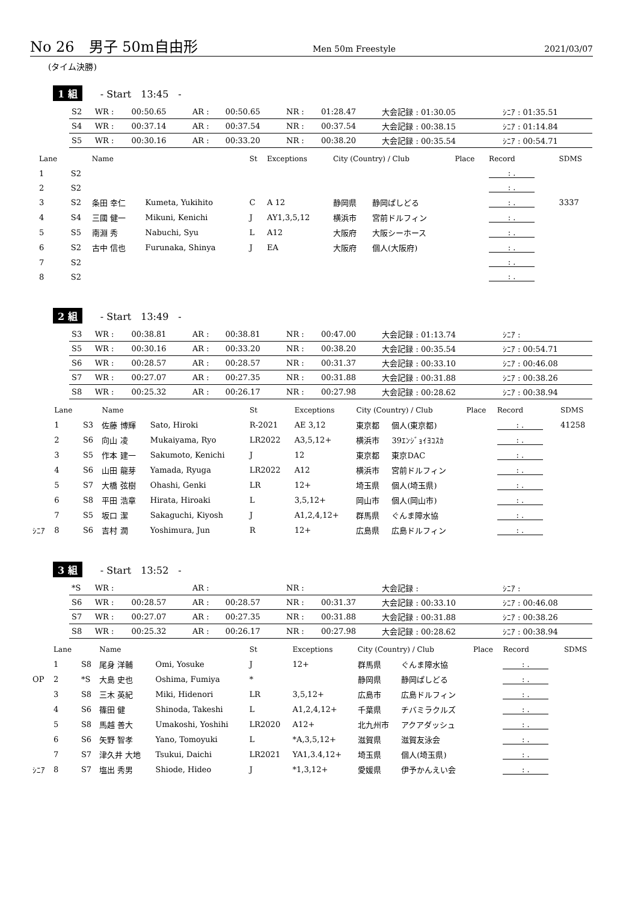No 26　男子 50m自由形 Men 50m Freestyle 2021/03/07
(タイム決勝)
1 組 - Start　13:45　-
| S2 | WR : | 00:50.65 | AR : | 00:50.65 | NR : | 01:28.47 | 大会記録 : 01:30.05 | ｼﾆｱ : 01:35.51 |
| S4 | WR : | 00:37.14 | AR : | 00:37.54 | NR : | 00:37.54 | 大会記録 : 00:38.15 | ｼﾆｱ : 01:14.84 |
| S5 | WR : | 00:30.16 | AR : | 00:33.20 | NR : | 00:38.20 | 大会記録 : 00:35.54 | ｼﾆｱ : 00:54.71 |
| | Lane | | Name | | St | Exceptions | City (Country) / Club | | Place | Record | SDMS |
| --- | --- | --- | --- | --- | --- | --- | --- | --- | --- | --- | --- |
| | 1 | S2 | | | | | | | | : . | |
| | 2 | S2 | | | | | | | | : . | |
| | 3 | S2 | 条田 幸仁 | Kumeta, Yukihito | C | A 12 | 静岡県 | 静岡ぱしどる | | : . | 3337 |
| | 4 | S4 | 三國 健一 | Mikuni, Kenichi | J | AY1,3,5,12 | 横浜市 | 宮前ドルフィン | | : . | |
| | 5 | S5 | 南淵 秀 | Nabuchi, Syu | L | A12 | 大阪府 | 大阪シーホース | | : . | |
| | 6 | S2 | 古中 信也 | Furunaka, Shinya | J | EA | 大阪府 | 個人(大阪府) | | : . | |
| | 7 | S2 | | | | | | | | : . | |
| | 8 | S2 | | | | | | | | : . | |
2 組 - Start　13:49　-
| S3 | WR : | 00:38.81 | AR : | 00:38.81 | NR : | 00:47.00 | 大会記録 : 01:13.74 | ｼﾆｱ : |
| S5 | WR : | 00:30.16 | AR : | 00:33.20 | NR : | 00:38.20 | 大会記録 : 00:35.54 | ｼﾆｱ : 00:54.71 |
| S6 | WR : | 00:28.57 | AR : | 00:28.57 | NR : | 00:31.37 | 大会記録 : 00:33.10 | ｼﾆｱ : 00:46.08 |
| S7 | WR : | 00:27.07 | AR : | 00:27.35 | NR : | 00:31.88 | 大会記録 : 00:31.88 | ｼﾆｱ : 00:38.26 |
| S8 | WR : | 00:25.32 | AR : | 00:26.17 | NR : | 00:27.98 | 大会記録 : 00:28.62 | ｼﾆｱ : 00:38.94 |
| | Lane | | Name | | St | Exceptions | City (Country) / Club | | Place | Record | SDMS |
| --- | --- | --- | --- | --- | --- | --- | --- | --- | --- | --- | --- |
| | 1 | S3 | 佐藤 博輝 | Sato, Hiroki | R-2021 | AE 3,12 | 東京都 | 個人(東京都) | | : . | 41258 |
| | 2 | S6 | 向山 凌 | Mukaiyama, Ryo | LR2022 | A3,5,12+ | 横浜市 | 39ｴﾝｼﾞｮｲﾖｺｽｶ | | : . | |
| | 3 | S5 | 作本 建一 | Sakumoto, Kenichi | J | 12 | 東京都 | 東京DAC | | : . | |
| | 4 | S6 | 山田 龍芽 | Yamada, Ryuga | LR2022 | A12 | 横浜市 | 宮前ドルフィン | | : . | |
| | 5 | S7 | 大橋 弦樹 | Ohashi, Genki | LR | 12+ | 埼玉県 | 個人(埼玉県) | | : . | |
| | 6 | S8 | 平田 浩章 | Hirata, Hiroaki | L | 3,5,12+ | 岡山市 | 個人(岡山市) | | : . | |
| | 7 | S5 | 坂口 潔 | Sakaguchi, Kiyosh | J | A1,2,4,12+ | 群馬県 | ぐんま障水協 | | : . | |
| ｼﾆｱ | 8 | S6 | 吉村 潤 | Yoshimura, Jun | R | 12+ | 広島県 | 広島ドルフィン | | : . | |
3 組 - Start　13:52　-
| *S | WR : | | AR : | | NR : | | 大会記録 : | ｼﾆｱ : |
| S6 | WR : | 00:28.57 | AR : | 00:28.57 | NR : | 00:31.37 | 大会記録 : 00:33.10 | ｼﾆｱ : 00:46.08 |
| S7 | WR : | 00:27.07 | AR : | 00:27.35 | NR : | 00:31.88 | 大会記録 : 00:31.88 | ｼﾆｱ : 00:38.26 |
| S8 | WR : | 00:25.32 | AR : | 00:26.17 | NR : | 00:27.98 | 大会記録 : 00:28.62 | ｼﾆｱ : 00:38.94 |
| | Lane | | Name | | St | Exceptions | City (Country) / Club | | Place | Record | SDMS |
| --- | --- | --- | --- | --- | --- | --- | --- | --- | --- | --- | --- |
| | 1 | S8 | 尾身 洋輔 | Omi, Yosuke | J | 12+ | 群馬県 | ぐんま障水協 | | : . | |
| OP | 2 | *S | 大島 史也 | Oshima, Fumiya | * | | 静岡県 | 静岡ぱしどる | | : . | |
| | 3 | S8 | 三木 英紀 | Miki, Hidenori | LR | 3,5,12+ | 広島市 | 広島ドルフィン | | : . | |
| | 4 | S6 | 篠田 健 | Shinoda, Takeshi | L | A1,2,4,12+ | 千葉県 | チバミラクルズ | | : . | |
| | 5 | S8 | 馬越 善大 | Umakoshi, Yoshihi | LR2020 | A12+ | 北九州市 | アクアダッシュ | | : . | |
| | 6 | S6 | 矢野 智孝 | Yano, Tomoyuki | L | *A,3,5,12+ | 滋賀県 | 滋賀友泳会 | | : . | |
| | 7 | S7 | 津久井 大地 | Tsukui, Daichi | LR2021 | YA1,3.4,12+ | 埼玉県 | 個人(埼玉県) | | : . | |
| ｼﾆｱ | 8 | S7 | 塩出 秀男 | Shiode, Hideo | J | *1,3,12+ | 愛媛県 | 伊予かんえい会 | | : . | |